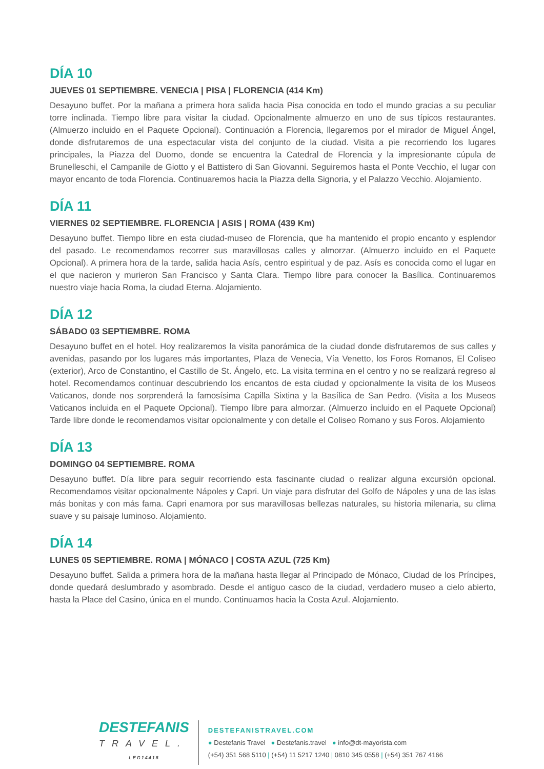DÍA 10
JUEVES 01 SEPTIEMBRE. VENECIA | PISA | FLORENCIA (414 Km)
Desayuno buffet. Por la mañana a primera hora salida hacia Pisa conocida en todo el mundo gracias a su peculiar torre inclinada. Tiempo libre para visitar la ciudad. Opcionalmente almuerzo en uno de sus típicos restaurantes. (Almuerzo incluido en el Paquete Opcional). Continuación a Florencia, llegaremos por el mirador de Miguel Ángel, donde disfrutaremos de una espectacular vista del conjunto de la ciudad. Visita a pie recorriendo los lugares principales, la Piazza del Duomo, donde se encuentra la Catedral de Florencia y la impresionante cúpula de Brunelleschi, el Campanile de Giotto y el Battistero di San Giovanni. Seguiremos hasta el Ponte Vecchio, el lugar con mayor encanto de toda Florencia. Continuaremos hacia la Piazza della Signoria, y el Palazzo Vecchio. Alojamiento.
DÍA 11
VIERNES 02 SEPTIEMBRE. FLORENCIA | ASIS | ROMA (439 Km)
Desayuno buffet. Tiempo libre en esta ciudad-museo de Florencia, que ha mantenido el propio encanto y esplendor del pasado. Le recomendamos recorrer sus maravillosas calles y almorzar. (Almuerzo incluido en el Paquete Opcional). A primera hora de la tarde, salida hacia Asís, centro espiritual y de paz. Asís es conocida como el lugar en el que nacieron y murieron San Francisco y Santa Clara. Tiempo libre para conocer la Basílica. Continuaremos nuestro viaje hacia Roma, la ciudad Eterna. Alojamiento.
DÍA 12
SÁBADO 03 SEPTIEMBRE. ROMA
Desayuno buffet en el hotel. Hoy realizaremos la visita panorámica de la ciudad donde disfrutaremos de sus calles y avenidas, pasando por los lugares más importantes, Plaza de Venecia, Vía Venetto, los Foros Romanos, El Coliseo (exterior), Arco de Constantino, el Castillo de St. Ángelo, etc. La visita termina en el centro y no se realizará regreso al hotel. Recomendamos continuar descubriendo los encantos de esta ciudad y opcionalmente la visita de los Museos Vaticanos, donde nos sorprenderá la famosísima Capilla Sixtina y la Basílica de San Pedro. (Visita a los Museos Vaticanos incluida en el Paquete Opcional). Tiempo libre para almorzar. (Almuerzo incluido en el Paquete Opcional) Tarde libre donde le recomendamos visitar opcionalmente y con detalle el Coliseo Romano y sus Foros. Alojamiento
DÍA 13
DOMINGO 04 SEPTIEMBRE. ROMA
Desayuno buffet. Día libre para seguir recorriendo esta fascinante ciudad o realizar alguna excursión opcional. Recomendamos visitar opcionalmente Nápoles y Capri. Un viaje para disfrutar del Golfo de Nápoles y una de las islas más bonitas y con más fama. Capri enamora por sus maravillosas bellezas naturales, su historia milenaria, su clima suave y su paisaje luminoso. Alojamiento.
DÍA 14
LUNES 05 SEPTIEMBRE. ROMA | MÓNACO | COSTA AZUL (725 Km)
Desayuno buffet. Salida a primera hora de la mañana hasta llegar al Principado de Mónaco, Ciudad de los Príncipes, donde quedará deslumbrado y asombrado. Desde el antiguo casco de la ciudad, verdadero museo a cielo abierto, hasta la Place del Casino, única en el mundo. Continuamos hacia la Costa Azul. Alojamiento.
DESTEFANIS
TRAVEL.
LEG14418
DESTEFANISTRAVEL.COM
● Destefanis Travel ● Destefanis.travel ● info@dt-mayorista.com
(+54) 351 568 5110 | (+54) 11 5217 1240 | 0810 345 0558 | (+54) 351 767 4166